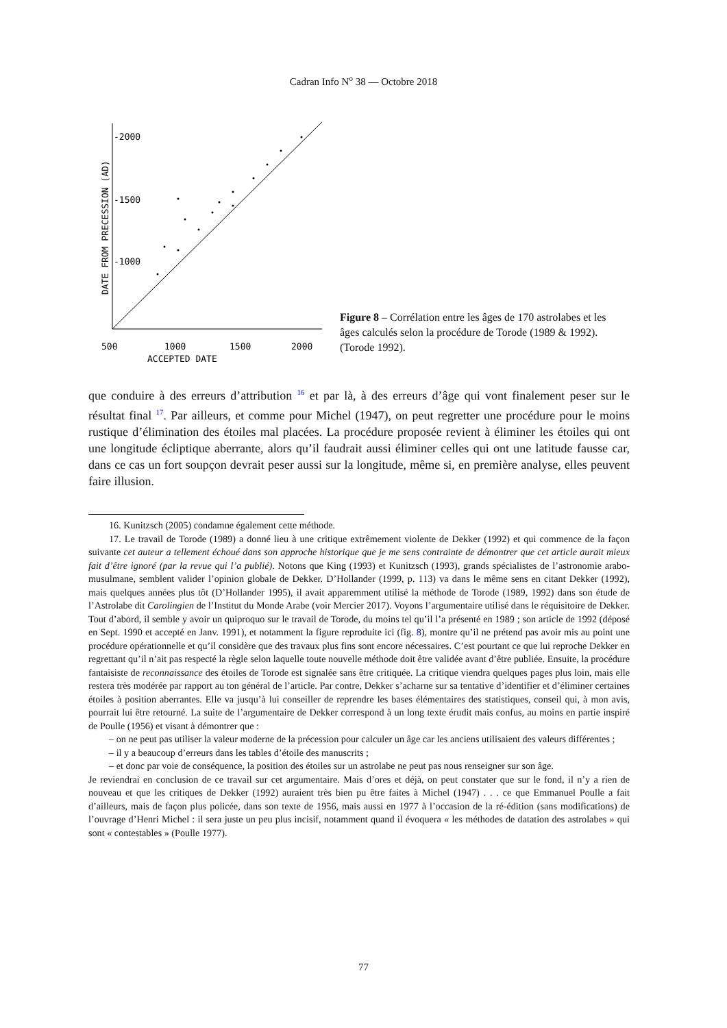Cadran Info N<sup>o</sup> 38 — Octobre 2018
-2000
-1500
-1000
500
1000
1500
2000
ACCEPTED DATE
DATE FROM PRECESSION (AD)
Figure 8 – Corrélation entre les âges de 170 astrolabes et les âges calculés selon la procédure de Torode (1989 & 1992). (Torode 1992).
que conduire à des erreurs d’attribution <sup>16</sup> et par là, à des erreurs d’âge qui vont finalement peser sur le résultat final <sup>17</sup>. Par ailleurs, et comme pour Michel (1947), on peut regretter une procédure pour le moins rustique d’élimination des étoiles mal placées. La procédure proposée revient à éliminer les étoiles qui ont une longitude écliptique aberrante, alors qu’il faudrait aussi éliminer celles qui ont une latitude fausse car, dans ce cas un fort soupçon devrait peser aussi sur la longitude, même si, en première analyse, elles peuvent faire illusion.
16. Kunitzsch (2005) condamne également cette méthode.
17. Le travail de Torode (1989) a donné lieu à une critique extrêmement violente de Dekker (1992) et qui commence de la façon suivante cet auteur a tellement échoué dans son approche historique que je me sens contrainte de démontrer que cet article aurait mieux fait d’être ignoré (par la revue qui l’a publié). Notons que King (1993) et Kunitzsch (1993), grands spécialistes de l’astronomie arabo-musulmane, semblent valider l’opinion globale de Dekker. D’Hollander (1999, p. 113) va dans le même sens en citant Dekker (1992), mais quelques années plus tôt (D’Hollander 1995), il avait apparemment utilisé la méthode de Torode (1989, 1992) dans son étude de l’Astrolabe dit Carolingien de l’Institut du Monde Arabe (voir Mercier 2017). Voyons l’argumentaire utilisé dans le réquisitoire de Dekker. Tout d’abord, il semble y avoir un quiproquo sur le travail de Torode, du moins tel qu’il l’a présenté en 1989 ; son article de 1992 (déposé en Sept. 1990 et accepté en Janv. 1991), et notamment la figure reproduite ici (fig. 8), montre qu’il ne prétend pas avoir mis au point une procédure opérationnelle et qu’il considère que des travaux plus fins sont encore nécessaires. C’est pourtant ce que lui reproche Dekker en regrettant qu’il n’ait pas respecté la règle selon laquelle toute nouvelle méthode doit être validée avant d’être publiée. Ensuite, la procédure fantaisiste de reconnaissance des étoiles de Torode est signalée sans être critiquée. La critique viendra quelques pages plus loin, mais elle restera très modérée par rapport au ton général de l’article. Par contre, Dekker s’acharne sur sa tentative d’identifier et d’éliminer certaines étoiles à position aberrantes. Elle va jusqu’à lui conseiller de reprendre les bases élémentaires des statistiques, conseil qui, à mon avis, pourrait lui être retourné. La suite de l’argumentaire de Dekker correspond à un long texte érudit mais confus, au moins en partie inspiré de Poulle (1956) et visant à démontrer que :
– on ne peut pas utiliser la valeur moderne de la précession pour calculer un âge car les anciens utilisaient des valeurs différentes ;
– il y a beaucoup d’erreurs dans les tables d’étoile des manuscrits ;
– et donc par voie de conséquence, la position des étoiles sur un astrolabe ne peut pas nous renseigner sur son âge.
Je reviendrai en conclusion de ce travail sur cet argumentaire. Mais d’ores et déjà, on peut constater que sur le fond, il n’y a rien de nouveau et que les critiques de Dekker (1992) auraient très bien pu être faites à Michel (1947) . . . ce que Emmanuel Poulle a fait d’ailleurs, mais de façon plus policée, dans son texte de 1956, mais aussi en 1977 à l’occasion de la ré-édition (sans modifications) de l’ouvrage d’Henri Michel : il sera juste un peu plus incisif, notamment quand il évoquera « les méthodes de datation des astrolabes » qui sont « contestables » (Poulle 1977).
77